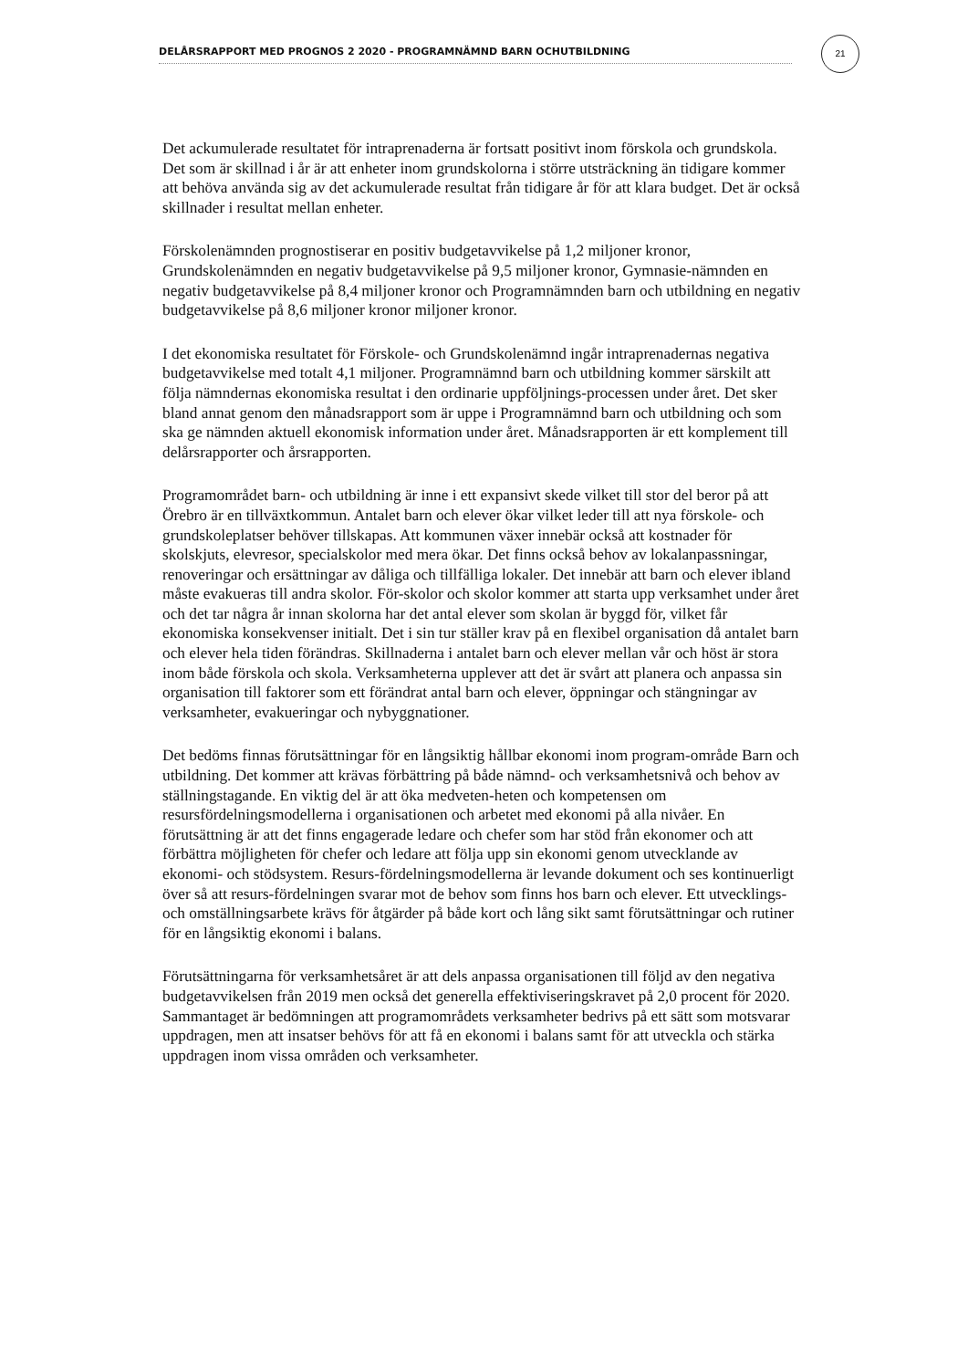DELÅRSRAPPORT MED PROGNOS 2 2020 - PROGRAMNÄMND BARN OCHUTBILDNING
21
Det ackumulerade resultatet för intraprenaderna är fortsatt positivt inom förskola och grundskola. Det som är skillnad i år är att enheter inom grundskolorna i större utsträckning än tidigare kommer att behöva använda sig av det ackumulerade resultat från tidigare år för att klara budget. Det är också skillnader i resultat mellan enheter.
Förskolenämnden prognostiserar en positiv budgetavvikelse på 1,2 miljoner kronor, Grundskolenämnden en negativ budgetavvikelse på 9,5 miljoner kronor, Gymnasie-nämnden en negativ budgetavvikelse på 8,4 miljoner kronor och Programnämnden barn och utbildning en negativ budgetavvikelse på 8,6 miljoner kronor miljoner kronor.
I det ekonomiska resultatet för Förskole- och Grundskolenämnd ingår intraprenadernas negativa budgetavvikelse med totalt 4,1 miljoner. Programnämnd barn och utbildning kommer särskilt att följa nämndernas ekonomiska resultat i den ordinarie uppföljnings-processen under året. Det sker bland annat genom den månadsrapport som är uppe i Programnämnd barn och utbildning och som ska ge nämnden aktuell ekonomisk information under året. Månadsrapporten är ett komplement till delårsrapporter och årsrapporten.
Programområdet barn- och utbildning är inne i ett expansivt skede vilket till stor del beror på att Örebro är en tillväxtkommun. Antalet barn och elever ökar vilket leder till att nya förskole- och grundskoleplatser behöver tillskapas. Att kommunen växer innebär också att kostnader för skolskjuts, elevresor, specialskolor med mera ökar. Det finns också behov av lokalanpassningar, renoveringar och ersättningar av dåliga och tillfälliga lokaler. Det innebär att barn och elever ibland måste evakueras till andra skolor. För-skolor och skolor kommer att starta upp verksamhet under året och det tar några år innan skolorna har det antal elever som skolan är byggd för, vilket får ekonomiska konsekvenser initialt. Det i sin tur ställer krav på en flexibel organisation då antalet barn och elever hela tiden förändras. Skillnaderna i antalet barn och elever mellan vår och höst är stora inom både förskola och skola. Verksamheterna upplever att det är svårt att planera och anpassa sin organisation till faktorer som ett förändrat antal barn och elever, öppningar och stängningar av verksamheter, evakueringar och nybyggnationer.
Det bedöms finnas förutsättningar för en långsiktig hållbar ekonomi inom program-område Barn och utbildning. Det kommer att krävas förbättring på både nämnd- och verksamhetsnivå och behov av ställningstagande. En viktig del är att öka medveten-heten och kompetensen om resursfördelningsmodellerna i organisationen och arbetet med ekonomi på alla nivåer. En förutsättning är att det finns engagerade ledare och chefer som har stöd från ekonomer och att förbättra möjligheten för chefer och ledare att följa upp sin ekonomi genom utvecklande av ekonomi- och stödsystem. Resurs-fördelningsmodellerna är levande dokument och ses kontinuerligt över så att resurs-fördelningen svarar mot de behov som finns hos barn och elever. Ett utvecklings- och omställningsarbete krävs för åtgärder på både kort och lång sikt samt förutsättningar och rutiner för en långsiktig ekonomi i balans.
Förutsättningarna för verksamhetsåret är att dels anpassa organisationen till följd av den negativa budgetavvikelsen från 2019 men också det generella effektiviseringskravet på 2,0 procent för 2020. Sammantaget är bedömningen att programområdets verksamheter bedrivs på ett sätt som motsvarar uppdragen, men att insatser behövs för att få en ekonomi i balans samt för att utveckla och stärka uppdragen inom vissa områden och verksamheter.